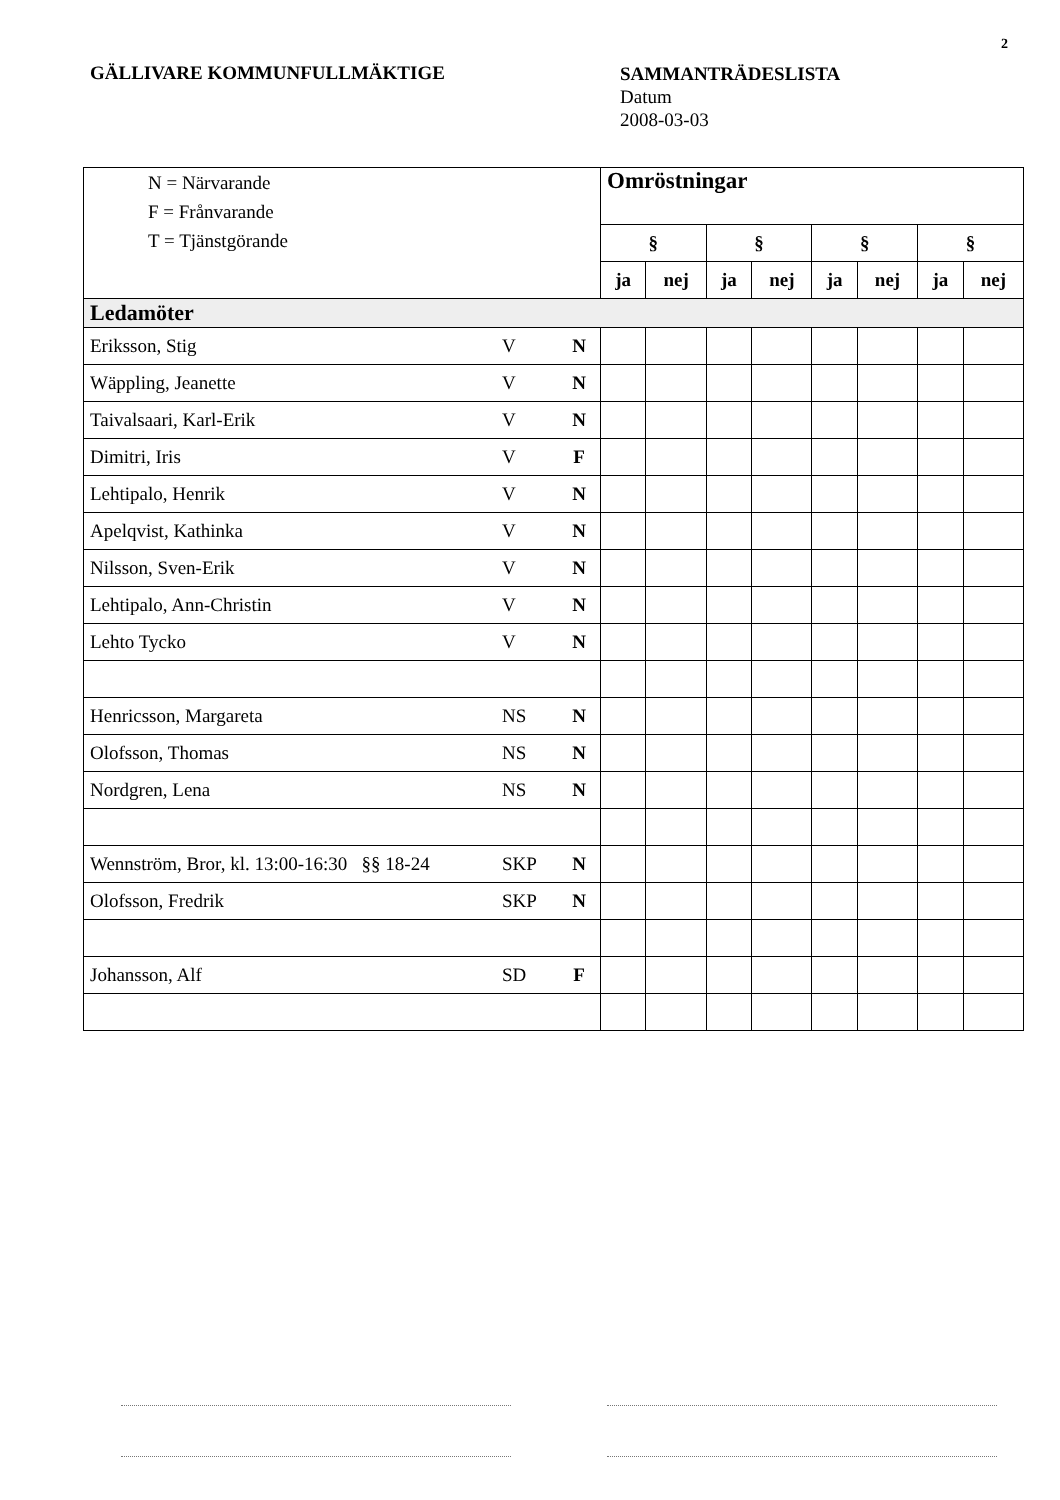2
GÄLLIVARE KOMMUNFULLMÄKTIGE
SAMMANTRÄDESLISTA
Datum
2008-03-03
| N = Närvarande F = Frånvarande T = Tjänstgörande | | | Omröstningar | | | | | | | |
| | | | § | | § | | § | | § | |
| | | | ja | nej | ja | nej | ja | nej | ja | nej |
| Ledamöter | | | | | | | | | | |
| Eriksson, Stig | V | N | | | | | | | | |
| Wäppling, Jeanette | V | N | | | | | | | | |
| Taivalsaari, Karl-Erik | V | N | | | | | | | | |
| Dimitri, Iris | V | F | | | | | | | | |
| Lehtipalo, Henrik | V | N | | | | | | | | |
| Apelqvist, Kathinka | V | N | | | | | | | | |
| Nilsson, Sven-Erik | V | N | | | | | | | | |
| Lehtipalo, Ann-Christin | V | N | | | | | | | | |
| Lehto Tycko | V | N | | | | | | | | |
| Henricsson, Margareta | NS | N | | | | | | | | |
| Olofsson, Thomas | NS | N | | | | | | | | |
| Nordgren, Lena | NS | N | | | | | | | | |
| Wennström, Bror, kl. 13:00-16:30 §§ 18-24 | SKP | N | | | | | | | | |
| Olofsson, Fredrik | SKP | N | | | | | | | | |
| Johansson, Alf | SD | F | | | | | | | | |